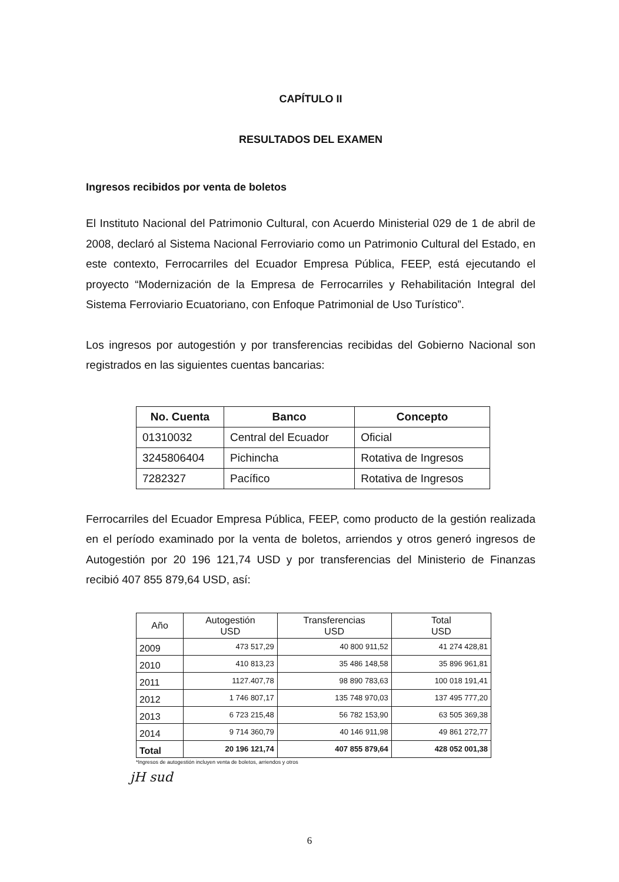CAPÍTULO II
RESULTADOS DEL EXAMEN
Ingresos recibidos por venta de boletos
El Instituto Nacional del Patrimonio Cultural, con Acuerdo Ministerial 029 de 1 de abril de 2008, declaró al Sistema Nacional Ferroviario como un Patrimonio Cultural del Estado, en este contexto, Ferrocarriles del Ecuador Empresa Pública, FEEP, está ejecutando el proyecto “Modernización de la Empresa de Ferrocarriles y Rehabilitación Integral del Sistema Ferroviario Ecuatoriano, con Enfoque Patrimonial de Uso Turístico”.
Los ingresos por autogestión y por transferencias recibidas del Gobierno Nacional son registrados en las siguientes cuentas bancarias:
| No. Cuenta | Banco | Concepto |
| --- | --- | --- |
| 01310032 | Central del Ecuador | Oficial |
| 3245806404 | Pichincha | Rotativa de Ingresos |
| 7282327 | Pacífico | Rotativa de Ingresos |
Ferrocarriles del Ecuador Empresa Pública, FEEP, como producto de la gestión realizada en el período examinado por la venta de boletos, arriendos y otros generó ingresos de Autogestión por 20 196 121,74 USD y por transferencias del Ministerio de Finanzas recibió 407 855 879,64 USD, así:
| Año | Autogestión USD | Transferencias USD | Total USD |
| --- | --- | --- | --- |
| 2009 | 473 517,29 | 40 800 911,52 | 41 274 428,81 |
| 2010 | 410 813,23 | 35 486 148,58 | 35 896 961,81 |
| 2011 | 1127.407,78 | 98 890 783,63 | 100 018 191,41 |
| 2012 | 1 746 807,17 | 135 748 970,03 | 137 495 777,20 |
| 2013 | 6 723 215,48 | 56 782 153,90 | 63 505 369,38 |
| 2014 | 9 714 360,79 | 40 146 911,98 | 49 861 272,77 |
| Total | 20 196 121,74 | 407 855 879,64 | 428 052 001,38 |
*Ingresos de autogestión incluyen venta de boletos, arriendos y otros
jH sud
6